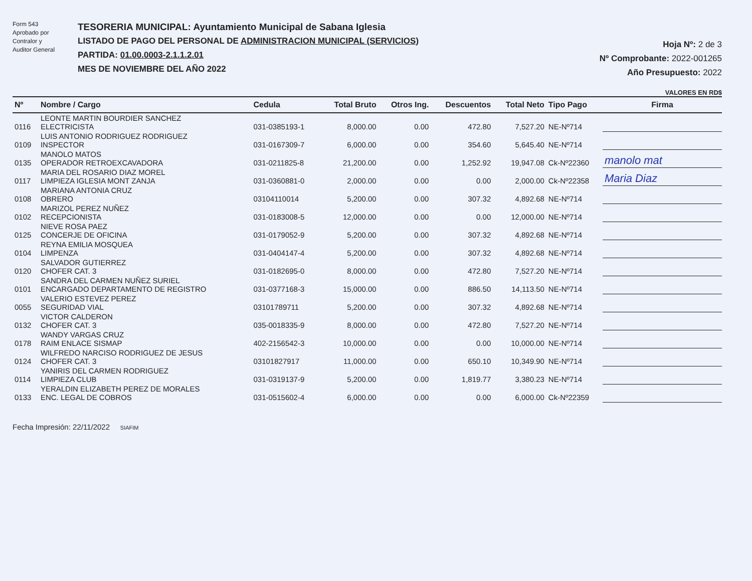Form 543
Aprobado por
Contralor y
Auditor General
TESORERIA MUNICIPAL: Ayuntamiento Municipal de Sabana Iglesia
LISTADO DE PAGO DEL PERSONAL DE ADMINISTRACION MUNICIPAL (SERVICIOS)
PARTIDA: 01.00.0003-2.1.1.2.01
MES DE NOVIEMBRE DEL AÑO 2022
Hoja Nº: 2 de 3
Nº Comprobante: 2022-001265
Año Presupuesto: 2022
VALORES EN RD$
| Nº | Nombre / Cargo | Cedula | Total Bruto | Otros Ing. | Descuentos | Total Neto | Tipo Pago | Firma |
| --- | --- | --- | --- | --- | --- | --- | --- | --- |
| 0116 | LEONTE MARTIN BOURDIER SANCHEZ ELECTRICISTA | 031-0385193-1 | 8,000.00 | 0.00 | 472.80 | 7,527.20 | NE-Nº714 | |
| 0109 | LUIS ANTONIO RODRIGUEZ RODRIGUEZ INSPECTOR | 031-0167309-7 | 6,000.00 | 0.00 | 354.60 | 5,645.40 | NE-Nº714 | |
| 0135 | MANOLO MATOS OPERADOR RETROEXCAVADORA | 031-0211825-8 | 21,200.00 | 0.00 | 1,252.92 | 19,947.08 | Ck-Nº22360 | manolo mat |
| 0117 | MARIA DEL ROSARIO DIAZ MOREL LIMPIEZA IGLESIA MONT ZANJA | 031-0360881-0 | 2,000.00 | 0.00 | 0.00 | 2,000.00 | Ck-Nº22358 | Maria Diaz |
| 0108 | MARIANA ANTONIA CRUZ OBRERO | 03104110014 | 5,200.00 | 0.00 | 307.32 | 4,892.68 | NE-Nº714 | |
| 0102 | MARIZOL PEREZ NUÑEZ RECEPCIONISTA | 031-0183008-5 | 12,000.00 | 0.00 | 0.00 | 12,000.00 | NE-Nº714 | |
| 0125 | NIEVE ROSA PAEZ CONCERJE DE OFICINA | 031-0179052-9 | 5,200.00 | 0.00 | 307.32 | 4,892.68 | NE-Nº714 | |
| 0104 | REYNA EMILIA MOSQUEA LIMPENZA | 031-0404147-4 | 5,200.00 | 0.00 | 307.32 | 4,892.68 | NE-Nº714 | |
| 0120 | SALVADOR GUTIERREZ CHOFER CAT. 3 | 031-0182695-0 | 8,000.00 | 0.00 | 472.80 | 7,527.20 | NE-Nº714 | |
| 0101 | SANDRA DEL CARMEN NUÑEZ SURIEL ENCARGADO DEPARTAMENTO DE REGISTRO | 031-0377168-3 | 15,000.00 | 0.00 | 886.50 | 14,113.50 | NE-Nº714 | |
| 0055 | VALERIO ESTEVEZ PEREZ SEGURIDAD VIAL | 03101789711 | 5,200.00 | 0.00 | 307.32 | 4,892.68 | NE-Nº714 | |
| 0132 | VICTOR CALDERON CHOFER CAT. 3 | 035-0018335-9 | 8,000.00 | 0.00 | 472.80 | 7,527.20 | NE-Nº714 | |
| 0178 | WANDY VARGAS CRUZ RAIM ENLACE SISMAP | 402-2156542-3 | 10,000.00 | 0.00 | 0.00 | 10,000.00 | NE-Nº714 | |
| 0124 | WILFREDO NARCISO RODRIGUEZ DE JESUS CHOFER CAT. 3 | 03101827917 | 11,000.00 | 0.00 | 650.10 | 10,349.90 | NE-Nº714 | |
| 0114 | YANIRIS DEL CARMEN RODRIGUEZ LIMPIEZA CLUB | 031-0319137-9 | 5,200.00 | 0.00 | 1,819.77 | 3,380.23 | NE-Nº714 | |
| 0133 | YERALDIN ELIZABETH PEREZ DE MORALES ENC. LEGAL DE COBROS | 031-0515602-4 | 6,000.00 | 0.00 | 0.00 | 6,000.00 | Ck-Nº22359 | |
Fecha Impresión: 22/11/2022 SIAFIM